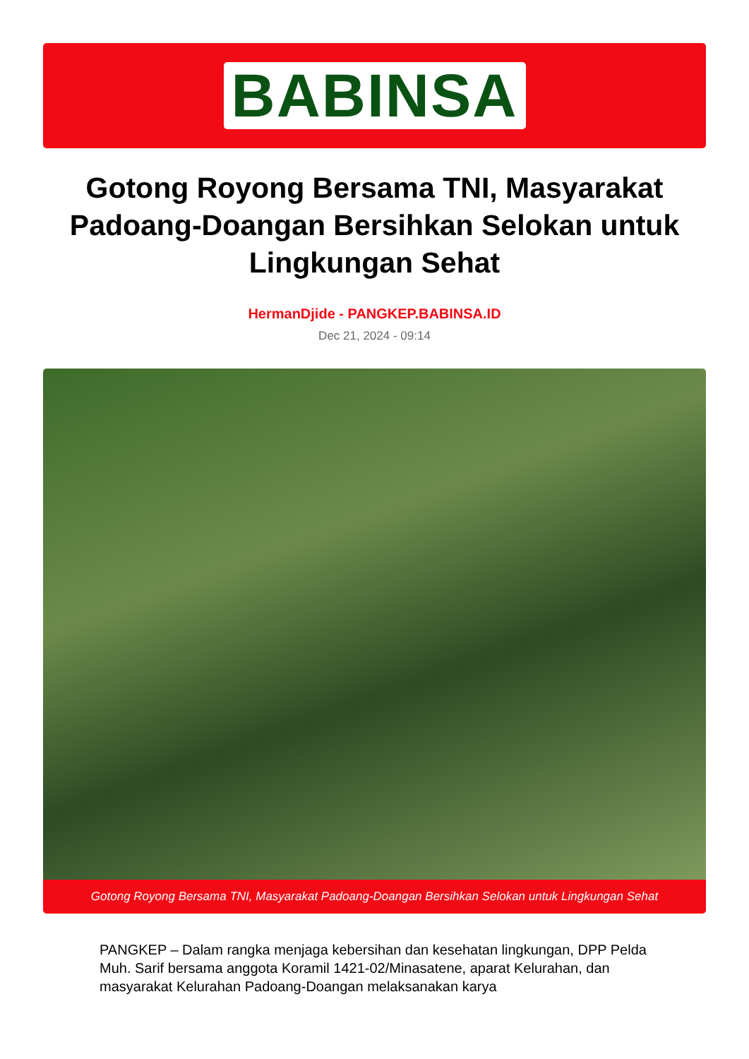BABINSA
Gotong Royong Bersama TNI, Masyarakat Padoang-Doangan Bersihkan Selokan untuk Lingkungan Sehat
HermanDjide - PANGKEP.BABINSA.ID
Dec 21, 2024 - 09:14
Gotong Royong Bersama TNI, Masyarakat Padoang-Doangan Bersihkan Selokan untuk Lingkungan Sehat
PANGKEP – Dalam rangka menjaga kebersihan dan kesehatan lingkungan, DPP Pelda Muh. Sarif bersama anggota Koramil 1421-02/Minasatene, aparat Kelurahan, dan masyarakat Kelurahan Padoang-Doangan melaksanakan karya